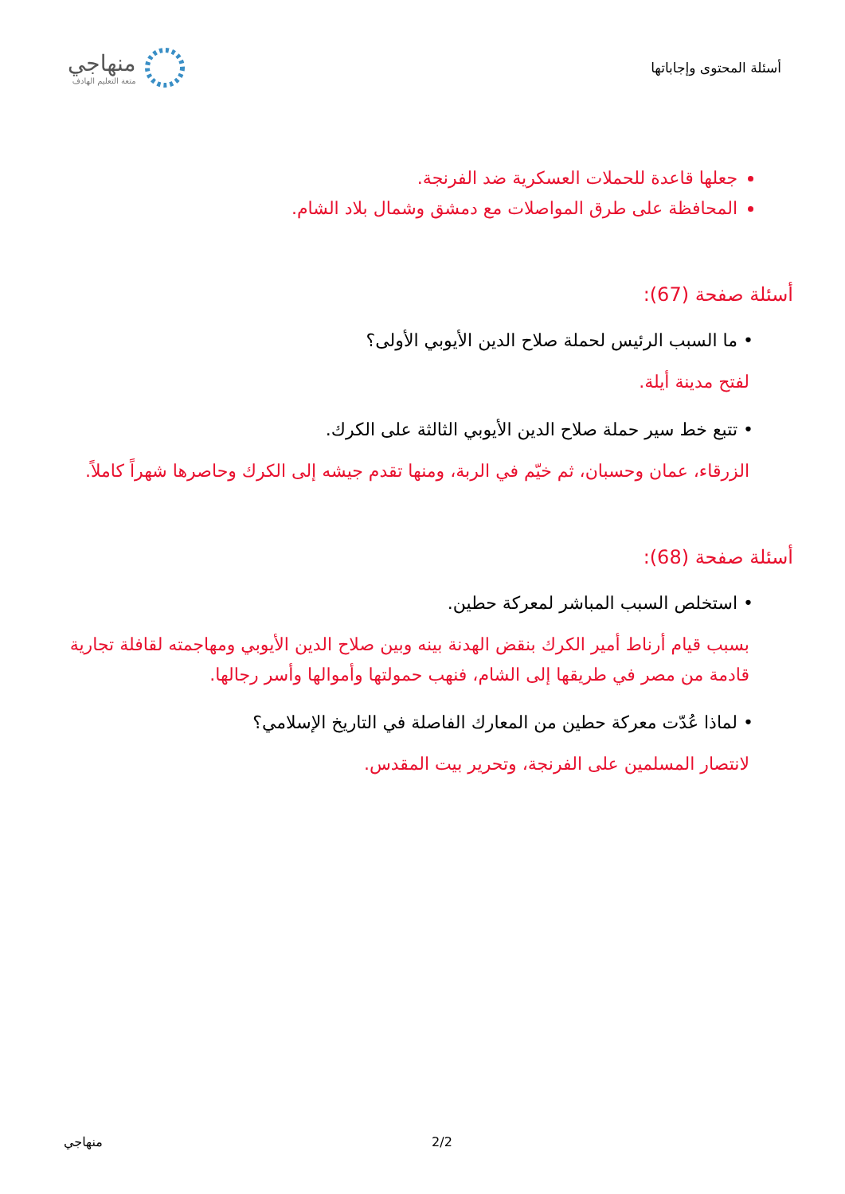أسئلة المحتوى وإجاباتها
منهاجي
متعة التعليم الهادف
جعلها قاعدة للحملات العسكرية ضد الفرنجة.
المحافظة على طرق المواصلات مع دمشق وشمال بلاد الشام.
أسئلة صفحة (67):
• ما السبب الرئيس لحملة صلاح الدين الأيوبي الأولى؟
لفتح مدينة أيلة.
• تتبع خط سير حملة صلاح الدين الأيوبي الثالثة على الكرك.
الزرقاء، عمان وحسبان، ثم خيّم في الربة، ومنها تقدم جيشه إلى الكرك وحاصرها شهراً كاملاً.
أسئلة صفحة (68):
• استخلص السبب المباشر لمعركة حطين.
بسبب قيام أرناط أمير الكرك بنقض الهدنة بينه وبين صلاح الدين الأيوبي ومهاجمته لقافلة تجارية قادمة من مصر في طريقها إلى الشام، فنهب حمولتها وأموالها وأسر رجالها.
• لماذا عُدّت معركة حطين من المعارك الفاصلة في التاريخ الإسلامي؟
لانتصار المسلمين على الفرنجة، وتحرير بيت المقدس.
منهاجي 2/2